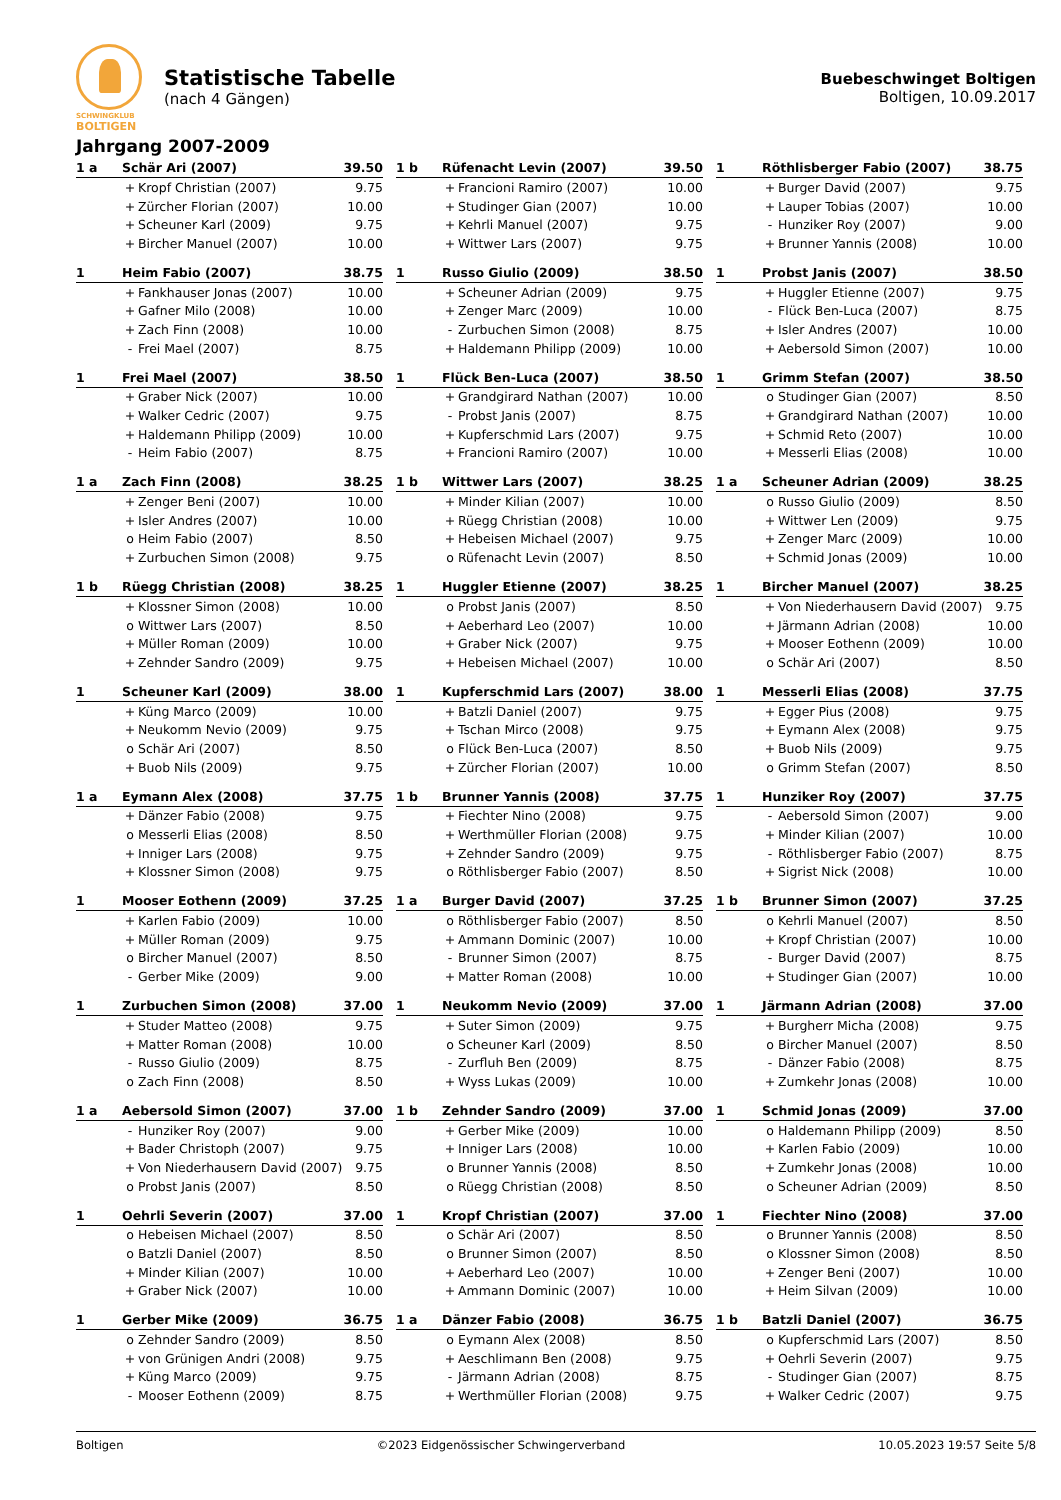SCHWINGKLUB
BOLTIGEN
Statistische Tabelle
(nach 4 Gängen)
Buebeschwinget Boltigen
Boltigen, 10.09.2017
Jahrgang 2007-2009
| 1 a | Schär Ari (2007) | | 39.50 |
| | + | Kropf Christian (2007) | 9.75 |
| | + | Zürcher Florian (2007) | 10.00 |
| | + | Scheuner Karl (2009) | 9.75 |
| | + | Bircher Manuel (2007) | 10.00 |
| 1 b | Rüfenacht Levin (2007) | | 39.50 |
| | + | Francioni Ramiro (2007) | 10.00 |
| | + | Studinger Gian (2007) | 10.00 |
| | + | Kehrli Manuel (2007) | 9.75 |
| | + | Wittwer Lars (2007) | 9.75 |
| 1 | Röthlisberger Fabio (2007) | | 38.75 |
| | + | Burger David (2007) | 9.75 |
| | + | Lauper Tobias (2007) | 10.00 |
| | - | Hunziker Roy (2007) | 9.00 |
| | + | Brunner Yannis (2008) | 10.00 |
| 1 | Heim Fabio (2007) | | 38.75 |
| | + | Fankhauser Jonas (2007) | 10.00 |
| | + | Gafner Milo (2008) | 10.00 |
| | + | Zach Finn (2008) | 10.00 |
| | - | Frei Mael (2007) | 8.75 |
| 1 | Russo Giulio (2009) | | 38.50 |
| | + | Scheuner Adrian (2009) | 9.75 |
| | + | Zenger Marc (2009) | 10.00 |
| | - | Zurbuchen Simon (2008) | 8.75 |
| | + | Haldemann Philipp (2009) | 10.00 |
| 1 | Probst Janis (2007) | | 38.50 |
| | + | Huggler Etienne (2007) | 9.75 |
| | - | Flück Ben-Luca (2007) | 8.75 |
| | + | Isler Andres (2007) | 10.00 |
| | + | Aebersold Simon (2007) | 10.00 |
| 1 | Frei Mael (2007) | | 38.50 |
| | + | Graber Nick (2007) | 10.00 |
| | + | Walker Cedric (2007) | 9.75 |
| | + | Haldemann Philipp (2009) | 10.00 |
| | - | Heim Fabio (2007) | 8.75 |
| 1 | Flück Ben-Luca (2007) | | 38.50 |
| | + | Grandgirard Nathan (2007) | 10.00 |
| | - | Probst Janis (2007) | 8.75 |
| | + | Kupferschmid Lars (2007) | 9.75 |
| | + | Francioni Ramiro (2007) | 10.00 |
| 1 | Grimm Stefan (2007) | | 38.50 |
| | o | Studinger Gian (2007) | 8.50 |
| | + | Grandgirard Nathan (2007) | 10.00 |
| | + | Schmid Reto (2007) | 10.00 |
| | + | Messerli Elias (2008) | 10.00 |
| 1 a | Zach Finn (2008) | | 38.25 |
| | + | Zenger Beni (2007) | 10.00 |
| | + | Isler Andres (2007) | 10.00 |
| | o | Heim Fabio (2007) | 8.50 |
| | + | Zurbuchen Simon (2008) | 9.75 |
| 1 b | Wittwer Lars (2007) | | 38.25 |
| | + | Minder Kilian (2007) | 10.00 |
| | + | Rüegg Christian (2008) | 10.00 |
| | + | Hebeisen Michael (2007) | 9.75 |
| | o | Rüfenacht Levin (2007) | 8.50 |
| 1 a | Scheuner Adrian (2009) | | 38.25 |
| | o | Russo Giulio (2009) | 8.50 |
| | + | Wittwer Len (2009) | 9.75 |
| | + | Zenger Marc (2009) | 10.00 |
| | + | Schmid Jonas (2009) | 10.00 |
| 1 b | Rüegg Christian (2008) | | 38.25 |
| | + | Klossner Simon (2008) | 10.00 |
| | o | Wittwer Lars (2007) | 8.50 |
| | + | Müller Roman (2009) | 10.00 |
| | + | Zehnder Sandro (2009) | 9.75 |
| 1 | Huggler Etienne (2007) | | 38.25 |
| | o | Probst Janis (2007) | 8.50 |
| | + | Aeberhard Leo (2007) | 10.00 |
| | + | Graber Nick (2007) | 9.75 |
| | + | Hebeisen Michael (2007) | 10.00 |
| 1 | Bircher Manuel (2007) | | 38.25 |
| | + | Von Niederhausern David (2007) | 9.75 |
| | + | Järmann Adrian (2008) | 10.00 |
| | + | Mooser Eothenn (2009) | 10.00 |
| | o | Schär Ari (2007) | 8.50 |
| 1 | Scheuner Karl (2009) | | 38.00 |
| | + | Küng Marco (2009) | 10.00 |
| | + | Neukomm Nevio (2009) | 9.75 |
| | o | Schär Ari (2007) | 8.50 |
| | + | Buob Nils (2009) | 9.75 |
| 1 | Kupferschmid Lars (2007) | | 38.00 |
| | + | Batzli Daniel (2007) | 9.75 |
| | + | Tschan Mirco (2008) | 9.75 |
| | o | Flück Ben-Luca (2007) | 8.50 |
| | + | Zürcher Florian (2007) | 10.00 |
| 1 | Messerli Elias (2008) | | 37.75 |
| | + | Egger Pius (2008) | 9.75 |
| | + | Eymann Alex (2008) | 9.75 |
| | + | Buob Nils (2009) | 9.75 |
| | o | Grimm Stefan (2007) | 8.50 |
| 1 a | Eymann Alex (2008) | | 37.75 |
| | + | Dänzer Fabio (2008) | 9.75 |
| | o | Messerli Elias (2008) | 8.50 |
| | + | Inniger Lars (2008) | 9.75 |
| | + | Klossner Simon (2008) | 9.75 |
| 1 b | Brunner Yannis (2008) | | 37.75 |
| | + | Fiechter Nino (2008) | 9.75 |
| | + | Werthmüller Florian (2008) | 9.75 |
| | + | Zehnder Sandro (2009) | 9.75 |
| | o | Röthlisberger Fabio (2007) | 8.50 |
| 1 | Hunziker Roy (2007) | | 37.75 |
| | - | Aebersold Simon (2007) | 9.00 |
| | + | Minder Kilian (2007) | 10.00 |
| | - | Röthlisberger Fabio (2007) | 8.75 |
| | + | Sigrist Nick (2008) | 10.00 |
| 1 | Mooser Eothenn (2009) | | 37.25 |
| | + | Karlen Fabio (2009) | 10.00 |
| | + | Müller Roman (2009) | 9.75 |
| | o | Bircher Manuel (2007) | 8.50 |
| | - | Gerber Mike (2009) | 9.00 |
| 1 a | Burger David (2007) | | 37.25 |
| | o | Röthlisberger Fabio (2007) | 8.50 |
| | + | Ammann Dominic (2007) | 10.00 |
| | - | Brunner Simon (2007) | 8.75 |
| | + | Matter Roman (2008) | 10.00 |
| 1 b | Brunner Simon (2007) | | 37.25 |
| | o | Kehrli Manuel (2007) | 8.50 |
| | + | Kropf Christian (2007) | 10.00 |
| | - | Burger David (2007) | 8.75 |
| | + | Studinger Gian (2007) | 10.00 |
| 1 | Zurbuchen Simon (2008) | | 37.00 |
| | + | Studer Matteo (2008) | 9.75 |
| | + | Matter Roman (2008) | 10.00 |
| | - | Russo Giulio (2009) | 8.75 |
| | o | Zach Finn (2008) | 8.50 |
| 1 | Neukomm Nevio (2009) | | 37.00 |
| | + | Suter Simon (2009) | 9.75 |
| | o | Scheuner Karl (2009) | 8.50 |
| | - | Zurfluh Ben (2009) | 8.75 |
| | + | Wyss Lukas (2009) | 10.00 |
| 1 | Järmann Adrian (2008) | | 37.00 |
| | + | Burgherr Micha (2008) | 9.75 |
| | o | Bircher Manuel (2007) | 8.50 |
| | - | Dänzer Fabio (2008) | 8.75 |
| | + | Zumkehr Jonas (2008) | 10.00 |
| 1 a | Aebersold Simon (2007) | | 37.00 |
| | - | Hunziker Roy (2007) | 9.00 |
| | + | Bader Christoph (2007) | 9.75 |
| | + | Von Niederhausern David (2007) | 9.75 |
| | o | Probst Janis (2007) | 8.50 |
| 1 b | Zehnder Sandro (2009) | | 37.00 |
| | + | Gerber Mike (2009) | 10.00 |
| | + | Inniger Lars (2008) | 10.00 |
| | o | Brunner Yannis (2008) | 8.50 |
| | o | Rüegg Christian (2008) | 8.50 |
| 1 | Schmid Jonas (2009) | | 37.00 |
| | o | Haldemann Philipp (2009) | 8.50 |
| | + | Karlen Fabio (2009) | 10.00 |
| | + | Zumkehr Jonas (2008) | 10.00 |
| | o | Scheuner Adrian (2009) | 8.50 |
| 1 | Oehrli Severin (2007) | | 37.00 |
| | o | Hebeisen Michael (2007) | 8.50 |
| | o | Batzli Daniel (2007) | 8.50 |
| | + | Minder Kilian (2007) | 10.00 |
| | + | Graber Nick (2007) | 10.00 |
| 1 | Kropf Christian (2007) | | 37.00 |
| | o | Schär Ari (2007) | 8.50 |
| | o | Brunner Simon (2007) | 8.50 |
| | + | Aeberhard Leo (2007) | 10.00 |
| | + | Ammann Dominic (2007) | 10.00 |
| 1 | Fiechter Nino (2008) | | 37.00 |
| | o | Brunner Yannis (2008) | 8.50 |
| | o | Klossner Simon (2008) | 8.50 |
| | + | Zenger Beni (2007) | 10.00 |
| | + | Heim Silvan (2009) | 10.00 |
| 1 | Gerber Mike (2009) | | 36.75 |
| | o | Zehnder Sandro (2009) | 8.50 |
| | + | von Grünigen Andri (2008) | 9.75 |
| | + | Küng Marco (2009) | 9.75 |
| | - | Mooser Eothenn (2009) | 8.75 |
| 1 a | Dänzer Fabio (2008) | | 36.75 |
| | o | Eymann Alex (2008) | 8.50 |
| | + | Aeschlimann Ben (2008) | 9.75 |
| | - | Järmann Adrian (2008) | 8.75 |
| | + | Werthmüller Florian (2008) | 9.75 |
| 1 b | Batzli Daniel (2007) | | 36.75 |
| | o | Kupferschmid Lars (2007) | 8.50 |
| | + | Oehrli Severin (2007) | 9.75 |
| | - | Studinger Gian (2007) | 8.75 |
| | + | Walker Cedric (2007) | 9.75 |
Boltigen ©2023 Eidgenössischer Schwingerverband 10.05.2023 19:57 Seite 5/8